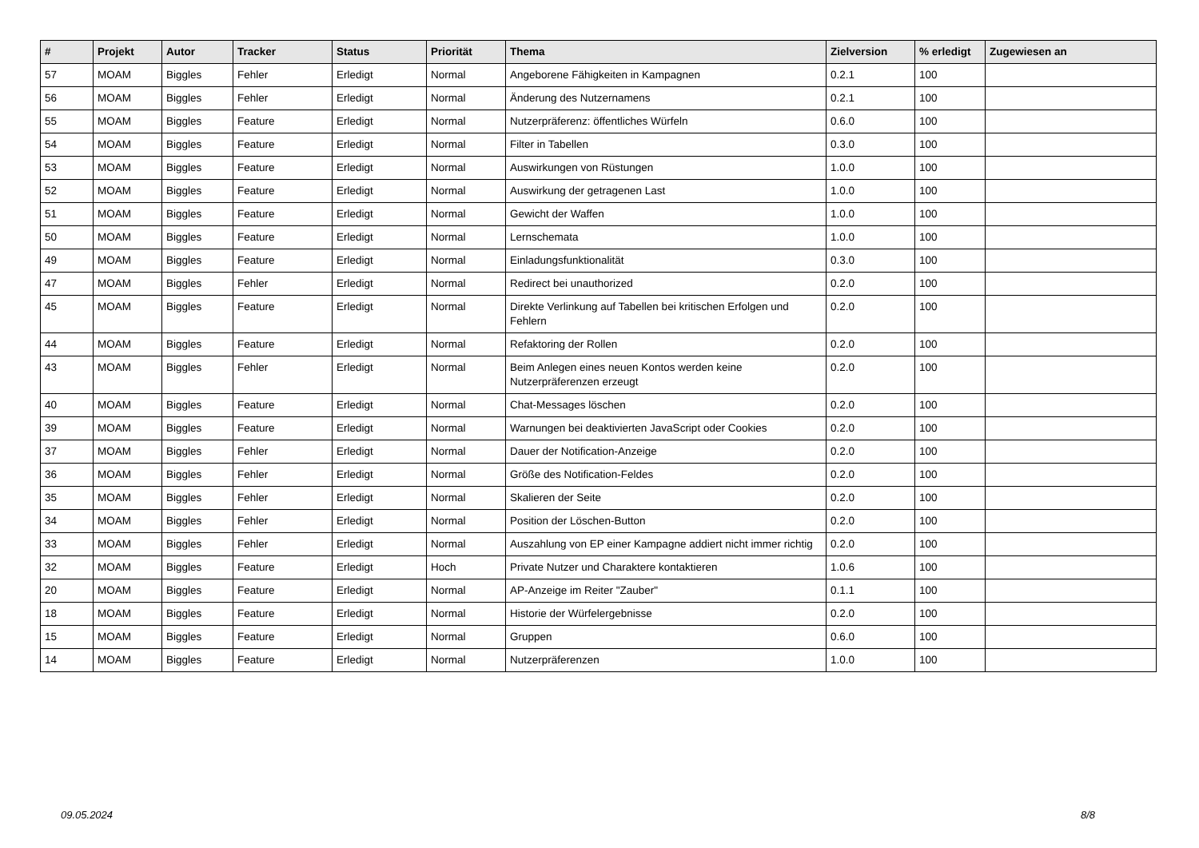| # | Projekt | Autor | Tracker | Status | Priorität | Thema | Zielversion | % erledigt | Zugewiesen an |
| --- | --- | --- | --- | --- | --- | --- | --- | --- | --- |
| 57 | MOAM | Biggles | Fehler | Erledigt | Normal | Angeborene Fähigkeiten in Kampagnen | 0.2.1 | 100 | |
| 56 | MOAM | Biggles | Fehler | Erledigt | Normal | Änderung des Nutzernamens | 0.2.1 | 100 | |
| 55 | MOAM | Biggles | Feature | Erledigt | Normal | Nutzerpräferenz: öffentliches Würfeln | 0.6.0 | 100 | |
| 54 | MOAM | Biggles | Feature | Erledigt | Normal | Filter in Tabellen | 0.3.0 | 100 | |
| 53 | MOAM | Biggles | Feature | Erledigt | Normal | Auswirkungen von Rüstungen | 1.0.0 | 100 | |
| 52 | MOAM | Biggles | Feature | Erledigt | Normal | Auswirkung der getragenen Last | 1.0.0 | 100 | |
| 51 | MOAM | Biggles | Feature | Erledigt | Normal | Gewicht der Waffen | 1.0.0 | 100 | |
| 50 | MOAM | Biggles | Feature | Erledigt | Normal | Lernschemata | 1.0.0 | 100 | |
| 49 | MOAM | Biggles | Feature | Erledigt | Normal | Einladungsfunktionalität | 0.3.0 | 100 | |
| 47 | MOAM | Biggles | Fehler | Erledigt | Normal | Redirect bei unauthorized | 0.2.0 | 100 | |
| 45 | MOAM | Biggles | Feature | Erledigt | Normal | Direkte Verlinkung auf Tabellen bei kritischen Erfolgen und Fehlern | 0.2.0 | 100 | |
| 44 | MOAM | Biggles | Feature | Erledigt | Normal | Refaktoring der Rollen | 0.2.0 | 100 | |
| 43 | MOAM | Biggles | Fehler | Erledigt | Normal | Beim Anlegen eines neuen Kontos werden keine Nutzerpräferenzen erzeugt | 0.2.0 | 100 | |
| 40 | MOAM | Biggles | Feature | Erledigt | Normal | Chat-Messages löschen | 0.2.0 | 100 | |
| 39 | MOAM | Biggles | Feature | Erledigt | Normal | Warnungen bei deaktivierten JavaScript oder Cookies | 0.2.0 | 100 | |
| 37 | MOAM | Biggles | Fehler | Erledigt | Normal | Dauer der Notification-Anzeige | 0.2.0 | 100 | |
| 36 | MOAM | Biggles | Fehler | Erledigt | Normal | Größe des Notification-Feldes | 0.2.0 | 100 | |
| 35 | MOAM | Biggles | Fehler | Erledigt | Normal | Skalieren der Seite | 0.2.0 | 100 | |
| 34 | MOAM | Biggles | Fehler | Erledigt | Normal | Position der Löschen-Button | 0.2.0 | 100 | |
| 33 | MOAM | Biggles | Fehler | Erledigt | Normal | Auszahlung von EP einer Kampagne addiert nicht immer richtig | 0.2.0 | 100 | |
| 32 | MOAM | Biggles | Feature | Erledigt | Hoch | Private Nutzer und Charaktere kontaktieren | 1.0.6 | 100 | |
| 20 | MOAM | Biggles | Feature | Erledigt | Normal | AP-Anzeige im Reiter "Zauber" | 0.1.1 | 100 | |
| 18 | MOAM | Biggles | Feature | Erledigt | Normal | Historie der Würfelergebnisse | 0.2.0 | 100 | |
| 15 | MOAM | Biggles | Feature | Erledigt | Normal | Gruppen | 0.6.0 | 100 | |
| 14 | MOAM | Biggles | Feature | Erledigt | Normal | Nutzerpräferenzen | 1.0.0 | 100 | |
09.05.2024 8/8